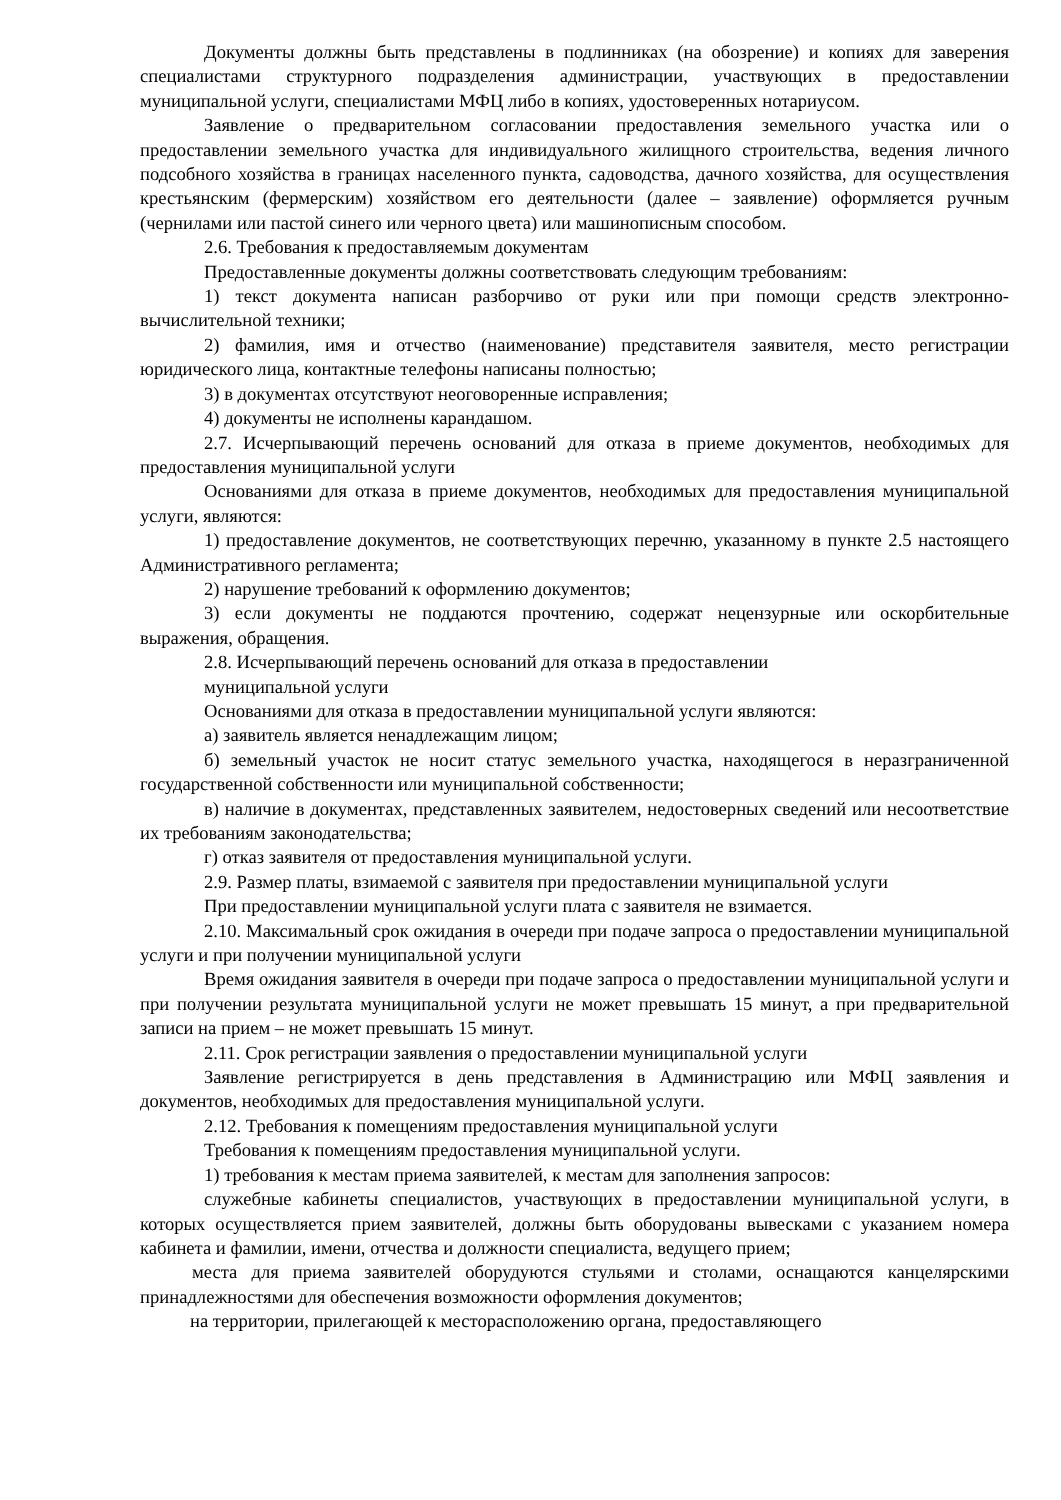Документы должны быть представлены в подлинниках (на обозрение) и копиях для заверения специалистами структурного подразделения администрации, участвующих в предоставлении муниципальной услуги, специалистами МФЦ либо в копиях, удостоверенных нотариусом.
Заявление о предварительном согласовании предоставления земельного участка или о предоставлении земельного участка для индивидуального жилищного строительства, ведения личного подсобного хозяйства в границах населенного пункта, садоводства, дачного хозяйства, для осуществления крестьянским (фермерским) хозяйством его деятельности (далее – заявление) оформляется ручным (чернилами или пастой синего или черного цвета) или машинописным способом.
2.6. Требования к предоставляемым документам
Предоставленные документы должны соответствовать следующим требованиям:
1) текст документа написан разборчиво от руки или при помощи средств электронно-вычислительной техники;
2) фамилия, имя и отчество (наименование) представителя заявителя, место регистрации юридического лица, контактные телефоны написаны полностью;
3) в документах отсутствуют неоговоренные исправления;
4) документы не исполнены карандашом.
2.7. Исчерпывающий перечень оснований для отказа в приеме документов, необходимых для предоставления муниципальной услуги
Основаниями для отказа в приеме документов, необходимых для предоставления муниципальной услуги, являются:
1) предоставление документов, не соответствующих перечню, указанному в пункте 2.5 настоящего Административного регламента;
2) нарушение требований к оформлению документов;
3) если документы не поддаются прочтению, содержат нецензурные или оскорбительные выражения, обращения.
2.8. Исчерпывающий перечень оснований для отказа в предоставлении
муниципальной услуги
Основаниями для отказа в предоставлении муниципальной услуги являются:
а) заявитель является ненадлежащим лицом;
б) земельный участок не носит статус земельного участка, находящегося в неразграниченной государственной собственности или муниципальной собственности;
в) наличие в документах, представленных заявителем, недостоверных сведений или несоответствие их требованиям законодательства;
г) отказ заявителя от предоставления муниципальной услуги.
2.9. Размер платы, взимаемой с заявителя при предоставлении муниципальной услуги
При предоставлении муниципальной услуги плата с заявителя не взимается.
2.10. Максимальный срок ожидания в очереди при подаче запроса о предоставлении муниципальной услуги и при получении муниципальной услуги
Время ожидания заявителя в очереди при подаче запроса о предоставлении муниципальной услуги и при получении результата муниципальной услуги не может превышать 15 минут, а при предварительной записи на прием – не может превышать 15 минут.
2.11. Срок регистрации заявления о предоставлении муниципальной услуги
Заявление регистрируется в день представления в Администрацию или МФЦ заявления и документов, необходимых для предоставления муниципальной услуги.
2.12. Требования к помещениям предоставления муниципальной услуги
Требования к помещениям предоставления муниципальной услуги.
1) требования к местам приема заявителей, к местам для заполнения запросов:
служебные кабинеты специалистов, участвующих в предоставлении муниципальной услуги, в которых осуществляется прием заявителей, должны быть оборудованы вывесками с указанием номера кабинета и фамилии, имени, отчества и должности специалиста, ведущего прием;
места для приема заявителей оборудуются стульями и столами, оснащаются канцелярскими принадлежностями для обеспечения возможности оформления документов;
на территории, прилегающей к месторасположению органа, предоставляющего